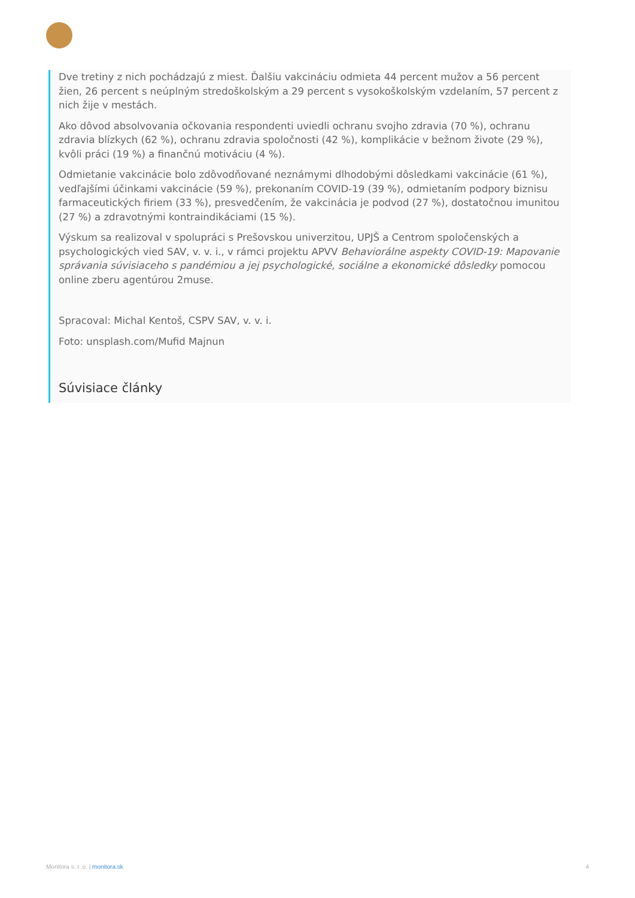Dve tretiny z nich pochádzajú z miest. Ďalšiu vakcináciu odmieta 44 percent mužov a 56 percent žien, 26 percent s neúplným stredoškolským a 29 percent s vysokoškolským vzdelaním, 57 percent z nich žije v mestách.
Ako dôvod absolvovania očkovania respondenti uviedli ochranu svojho zdravia (70 %), ochranu zdravia blízkych (62 %), ochranu zdravia spoločnosti (42 %), komplikácie v bežnom živote (29 %), kvôli práci (19 %) a finančnú motiváciu (4 %).
Odmietanie vakcinácie bolo zdôvodňované neznámymi dlhodobými dôsledkami vakcinácie (61 %), vedľajšími účinkami vakcinácie (59 %), prekonaním COVID-19 (39 %), odmietaním podpory biznisu farmaceutických firiem (33 %), presvedčením, že vakcinácia je podvod (27 %), dostatočnou imunitou (27 %) a zdravotnými kontraindikáciami (15 %).
Výskum sa realizoval v spolupráci s Prešovskou univerzitou, UPJŠ a Centrom spoločenských a psychologických vied SAV, v. v. i., v rámci projektu APVV Behaviorálne aspekty COVID-19: Mapovanie správania súvisiaceho s pandémiou a jej psychologické, sociálne a ekonomické dôsledky pomocou online zberu agentúrou 2muse.
Spracoval: Michal Kentoš, CSPV SAV, v. v. i.
Foto: unsplash.com/Mufid Majnun
Súvisiace články
Monitora s. r. o. | monitora.sk 4